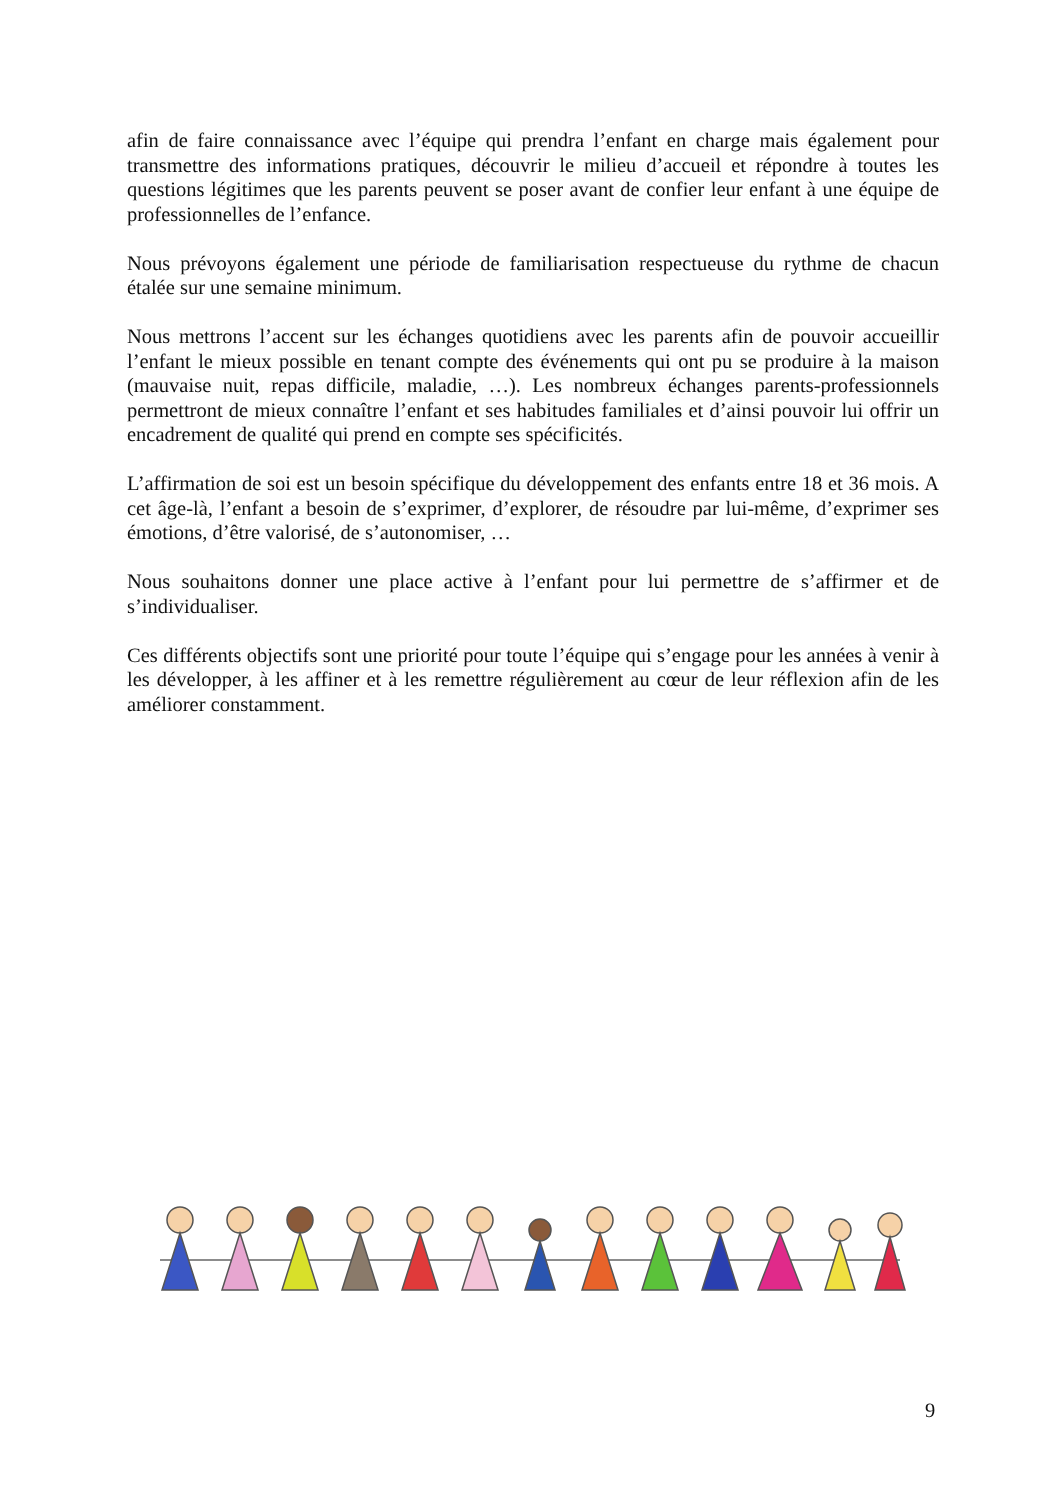afin de faire connaissance avec l’équipe qui prendra l’enfant en charge mais également pour transmettre des informations pratiques, découvrir le milieu d’accueil et répondre à toutes les questions légitimes que les parents peuvent se poser avant de confier leur enfant à une équipe de professionnelles de l’enfance.
Nous prévoyons également une période de familiarisation respectueuse du rythme de chacun étalée sur une semaine minimum.
Nous mettrons l’accent sur les échanges quotidiens avec les parents afin de pouvoir accueillir l’enfant le mieux possible en tenant compte des événements qui ont pu se produire à la maison (mauvaise nuit, repas difficile, maladie, …). Les nombreux échanges parents-professionnels permettront de mieux connaître l’enfant et ses habitudes familiales et d’ainsi pouvoir lui offrir un encadrement de qualité qui prend en compte ses spécificités.
L’affirmation de soi est un besoin spécifique du développement des enfants entre 18 et 36 mois. A cet âge-là, l’enfant a besoin de s’exprimer, d’explorer, de résoudre par lui-même, d’exprimer ses émotions, d’être valorisé, de s’autonomiser, …
Nous souhaitons donner une place active à l’enfant pour lui permettre de s’affirmer et de s’individualiser.
Ces différents objectifs sont une priorité pour toute l’équipe qui s’engage pour les années à venir à les développer, à les affiner et à les remettre régulièrement au cœur de leur réflexion afin de les améliorer constamment.
9